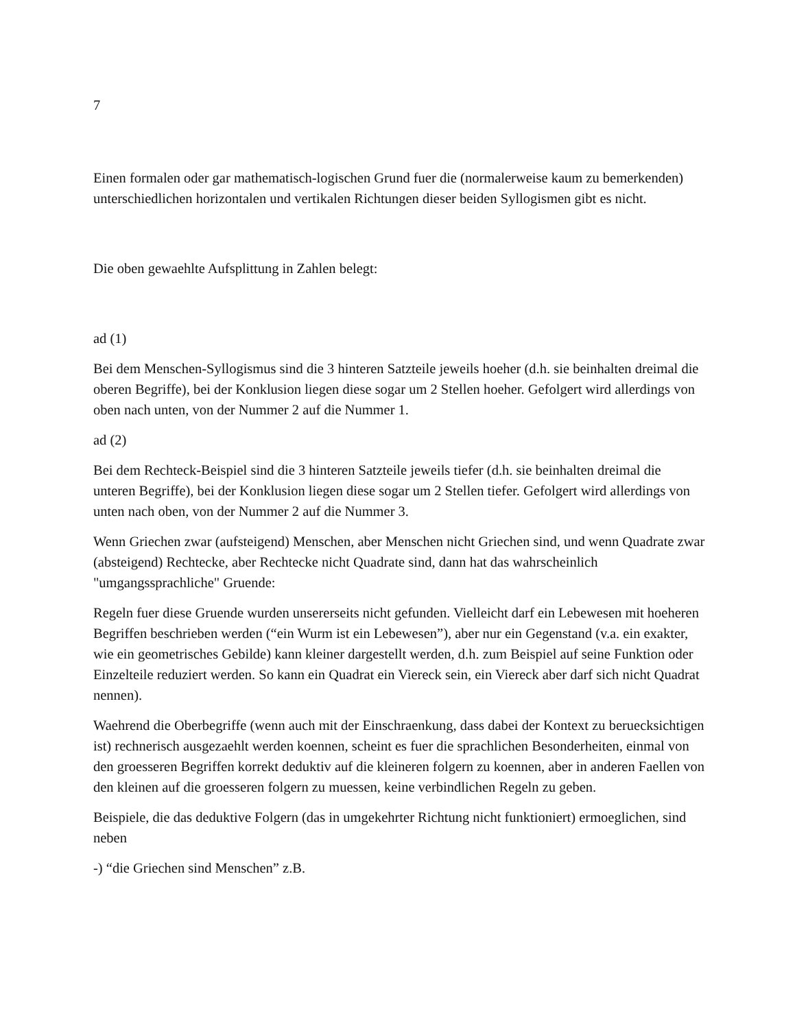7
Einen formalen oder gar mathematisch-logischen Grund fuer die (normalerweise kaum zu bemerkenden) unterschiedlichen horizontalen und vertikalen Richtungen dieser beiden Syllogismen gibt es nicht.
Die oben gewaehlte Aufsplittung in Zahlen belegt:
ad (1)
Bei dem Menschen-Syllogismus sind die 3 hinteren Satzteile jeweils hoeher (d.h. sie beinhalten dreimal die oberen Begriffe), bei der Konklusion liegen diese sogar um 2 Stellen hoeher. Gefolgert wird allerdings von oben nach unten, von der Nummer 2 auf die Nummer 1.
ad (2)
Bei dem Rechteck-Beispiel sind die 3 hinteren Satzteile jeweils tiefer (d.h. sie beinhalten dreimal die unteren Begriffe), bei der Konklusion liegen diese sogar um 2 Stellen tiefer. Gefolgert wird allerdings von unten nach oben, von der Nummer 2 auf die Nummer 3.
Wenn Griechen zwar (aufsteigend) Menschen, aber Menschen nicht Griechen sind, und wenn Quadrate zwar (absteigend) Rechtecke, aber Rechtecke nicht Quadrate sind, dann hat das wahrscheinlich "umgangssprachliche" Gruende:
Regeln fuer diese Gruende wurden unsererseits nicht gefunden. Vielleicht darf ein Lebewesen mit hoeheren Begriffen beschrieben werden (“ein Wurm ist ein Lebewesen”), aber nur ein Gegenstand (v.a. ein exakter, wie ein geometrisches Gebilde) kann kleiner dargestellt werden, d.h. zum Beispiel auf seine Funktion oder Einzelteile reduziert werden. So kann ein Quadrat ein Viereck sein, ein Viereck aber darf sich nicht Quadrat nennen).
Waehrend die Oberbegriffe (wenn auch mit der Einschraenkung, dass dabei der Kontext zu beruecksichtigen ist) rechnerisch ausgezaehlt werden koennen, scheint es fuer die sprachlichen Besonderheiten, einmal von den groesseren Begriffen korrekt deduktiv auf die kleineren folgern zu koennen, aber in anderen Faellen von den kleinen auf die groesseren folgern zu muessen, keine verbindlichen Regeln zu geben.
Beispiele, die das deduktive Folgern (das in umgekehrter Richtung nicht funktioniert) ermoeglichen, sind neben
-) “die Griechen sind Menschen” z.B.